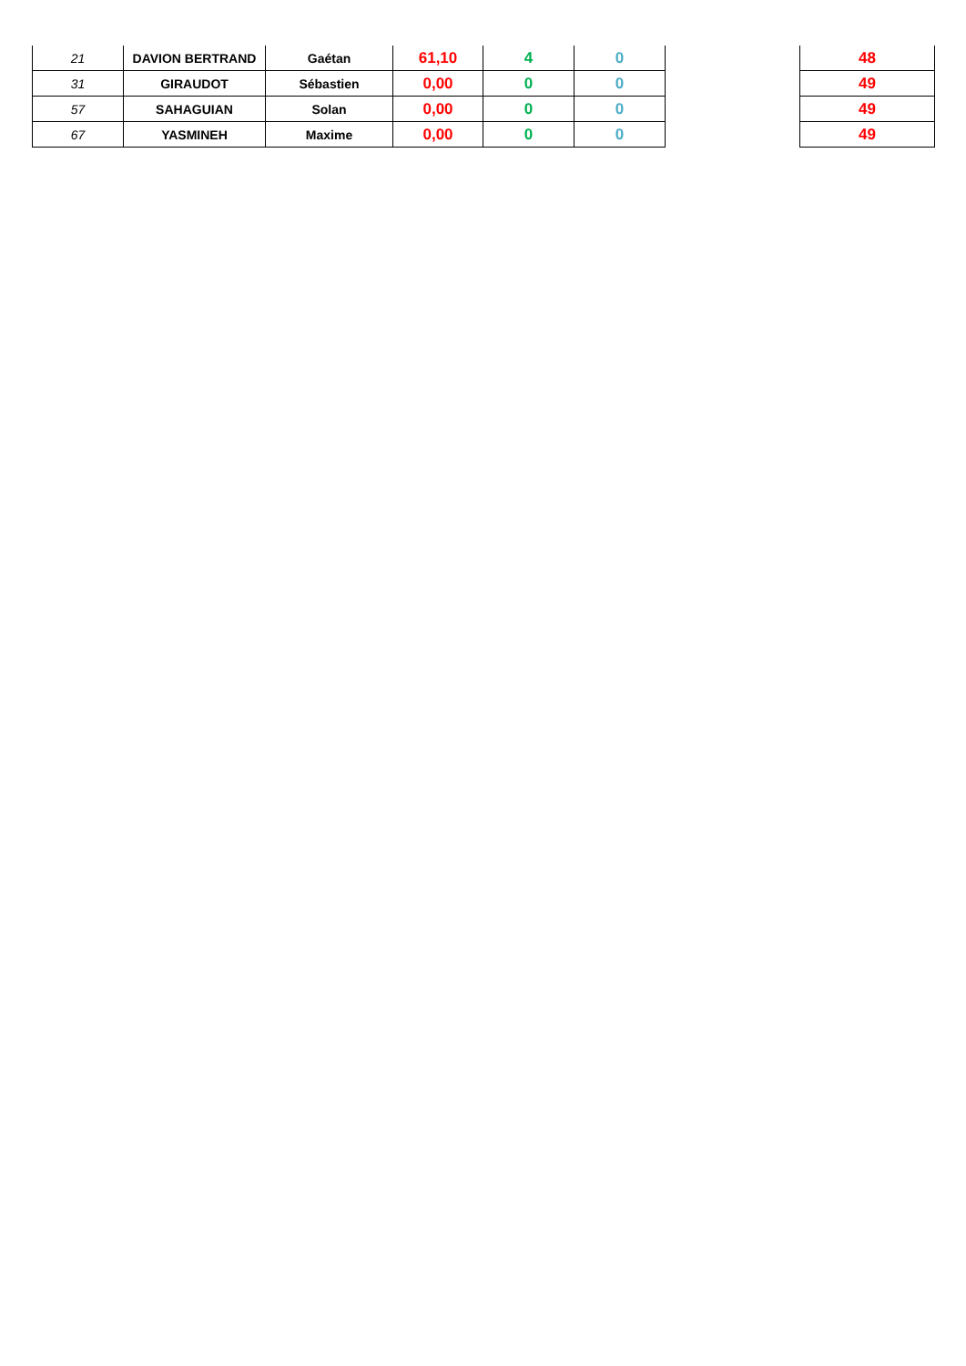| 21 | DAVION BERTRAND | Gaétan | 61,10 | 4 | 0 |
| 31 | GIRAUDOT | Sébastien | 0,00 | 0 | 0 |
| 57 | SAHAGUIAN | Solan | 0,00 | 0 | 0 |
| 67 | YASMINEH | Maxime | 0,00 | 0 | 0 |
| 48 |
| 49 |
| 49 |
| 49 |